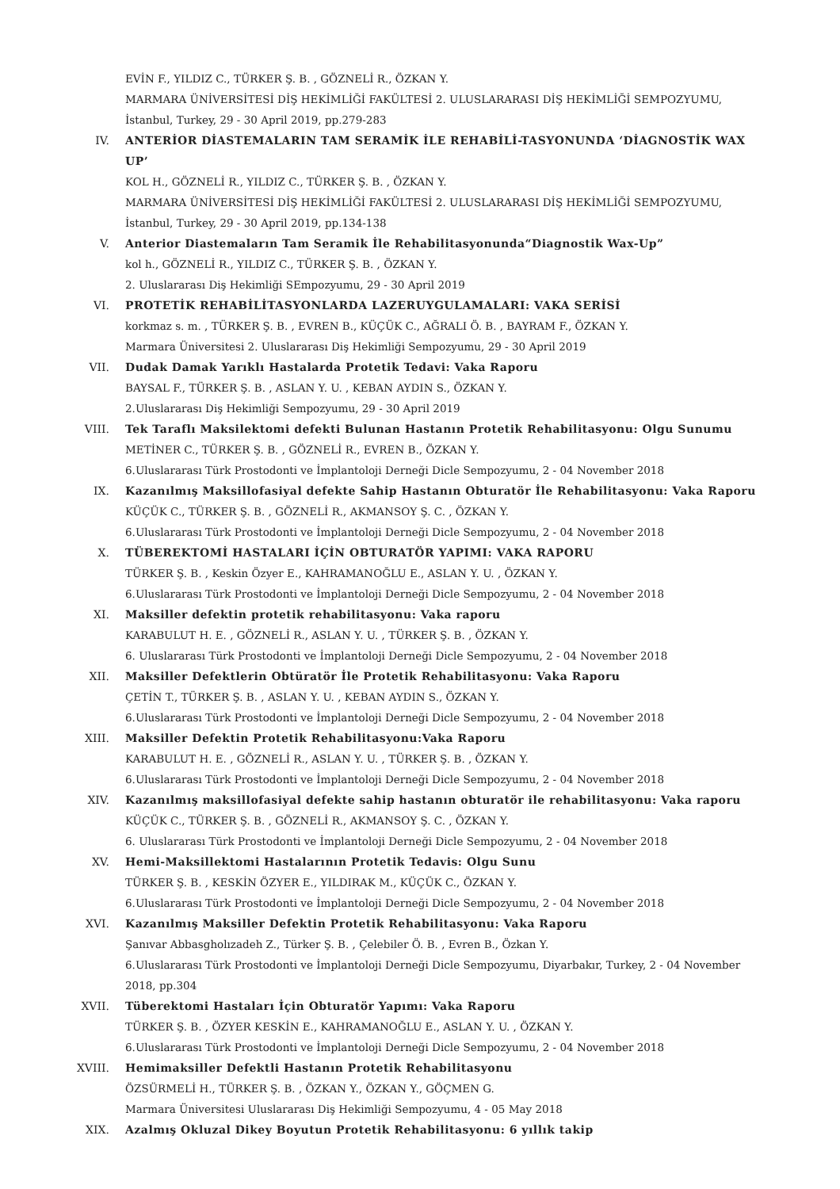EVİN F., YILDIZ C., TÜRKER Ş. B. , GÖZNELİ R., ÖZKAN Y.
MARMARA ÜNİVERSİTESİ DİŞ HEKİMLİĞİ FAKÜLTESİ 2. ULUSLARARASI DİŞ HEKİMLİĞİ SEMPOZYUMU, İstanbul, Turkey, 29 - 30 April 2019, pp.279-283
IV. ANTERİOR DİASTEMALARIN TAM SERAMİK İLE REHABİLİ-TASYONUNDA ‘DİAGNOSTİK WAX UP’
KOL H., GÖZNELİ R., YILDIZ C., TÜRKER Ş. B. , ÖZKAN Y.
MARMARA ÜNİVERSİTESİ DİŞ HEKİMLİĞİ FAKÜLTESİ 2. ULUSLARARASI DİŞ HEKİMLİĞİ SEMPOZYUMU, İstanbul, Turkey, 29 - 30 April 2019, pp.134-138
V. Anterior Diastemaların Tam Seramik İle Rehabilitasyonunda“Diagnostik Wax-Up”
kol h., GÖZNELİ R., YILDIZ C., TÜRKER Ş. B. , ÖZKAN Y.
2. Uluslararası Diş Hekimliği SEmpozyumu, 29 - 30 April 2019
VI. PROTETİK REHABİLİTASYONLARDA LAZERUYGULAMALARI: VAKA SERİSİ
korkmaz s. m. , TÜRKER Ş. B. , EVREN B., KÜÇÜK C., AĞRALI Ö. B. , BAYRAM F., ÖZKAN Y.
Marmara Üniversitesi 2. Uluslararası Diş Hekimliği Sempozyumu, 29 - 30 April 2019
VII. Dudak Damak Yarıklı Hastalarda Protetik Tedavi: Vaka Raporu
BAYSAL F., TÜRKER Ş. B. , ASLAN Y. U. , KEBAN AYDIN S., ÖZKAN Y.
2.Uluslararası Diş Hekimliği Sempozyumu, 29 - 30 April 2019
VIII. Tek Taraflı Maksilektomi defekti Bulunan Hastanın Protetik Rehabilitasyonu: Olgu Sunumu
METİNER C., TÜRKER Ş. B. , GÖZNELİ R., EVREN B., ÖZKAN Y.
6.Uluslararası Türk Prostodonti ve İmplantoloji Derneği Dicle Sempozyumu, 2 - 04 November 2018
IX. Kazanılmış Maksillofasiyal defekte Sahip Hastanın Obturatör İle Rehabilitasyonu: Vaka Raporu
KÜÇÜK C., TÜRKER Ş. B. , GÖZNELİ R., AKMANSOY Ş. C. , ÖZKAN Y.
6.Uluslararası Türk Prostodonti ve İmplantoloji Derneği Dicle Sempozyumu, 2 - 04 November 2018
X. TÜBEREKTOMİ HASTALARI İÇİN OBTURATÖR YAPIMI: VAKA RAPORU
TÜRKER Ş. B. , Keskin Özyer E., KAHRAMANOĞLU E., ASLAN Y. U. , ÖZKAN Y.
6.Uluslararası Türk Prostodonti ve İmplantoloji Derneği Dicle Sempozyumu, 2 - 04 November 2018
XI. Maksiller defektin protetik rehabilitasyonu: Vaka raporu
KARABULUT H. E. , GÖZNELİ R., ASLAN Y. U. , TÜRKER Ş. B. , ÖZKAN Y.
6. Uluslararası Türk Prostodonti ve İmplantoloji Derneği Dicle Sempozyumu, 2 - 04 November 2018
XII. Maksiller Defektlerin Obtüratör İle Protetik Rehabilitasyonu: Vaka Raporu
ÇETİN T., TÜRKER Ş. B. , ASLAN Y. U. , KEBAN AYDIN S., ÖZKAN Y.
6.Uluslararası Türk Prostodonti ve İmplantoloji Derneği Dicle Sempozyumu, 2 - 04 November 2018
XIII. Maksiller Defektin Protetik Rehabilitasyonu:Vaka Raporu
KARABULUT H. E. , GÖZNELİ R., ASLAN Y. U. , TÜRKER Ş. B. , ÖZKAN Y.
6.Uluslararası Türk Prostodonti ve İmplantoloji Derneği Dicle Sempozyumu, 2 - 04 November 2018
XIV. Kazanılmış maksillofasiyal defekte sahip hastanın obturatör ile rehabilitasyonu: Vaka raporu
KÜÇÜK C., TÜRKER Ş. B. , GÖZNELİ R., AKMANSOY Ş. C. , ÖZKAN Y.
6. Uluslararası Türk Prostodonti ve İmplantoloji Derneği Dicle Sempozyumu, 2 - 04 November 2018
XV. Hemi-Maksillektomi Hastalarının Protetik Tedavis: Olgu Sunu
TÜRKER Ş. B. , KESKİN ÖZYER E., YILDIRAK M., KÜÇÜK C., ÖZKAN Y.
6.Uluslararası Türk Prostodonti ve İmplantoloji Derneği Dicle Sempozyumu, 2 - 04 November 2018
XVI. Kazanılmış Maksiller Defektin Protetik Rehabilitasyonu: Vaka Raporu
Şanıvar Abbasgholızadeh Z., Türker Ş. B. , Çelebiler Ö. B. , Evren B., Özkan Y.
6.Uluslararası Türk Prostodonti ve İmplantoloji Derneği Dicle Sempozyumu, Diyarbakır, Turkey, 2 - 04 November 2018, pp.304
XVII. Tüberektomi Hastaları İçin Obturatör Yapımı: Vaka Raporu
TÜRKER Ş. B. , ÖZYER KESKİN E., KAHRAMANOĞLU E., ASLAN Y. U. , ÖZKAN Y.
6.Uluslararası Türk Prostodonti ve İmplantoloji Derneği Dicle Sempozyumu, 2 - 04 November 2018
XVIII. Hemimaksiller Defektli Hastanın Protetik Rehabilitasyonu
ÖZSÜRMELİ H., TÜRKER Ş. B. , ÖZKAN Y., ÖZKAN Y., GÖÇMEN G.
Marmara Üniversitesi Uluslararası Diş Hekimliği Sempozyumu, 4 - 05 May 2018
XIX. Azalmış Okluzal Dikey Boyutun Protetik Rehabilitasyonu: 6 yıllık takip